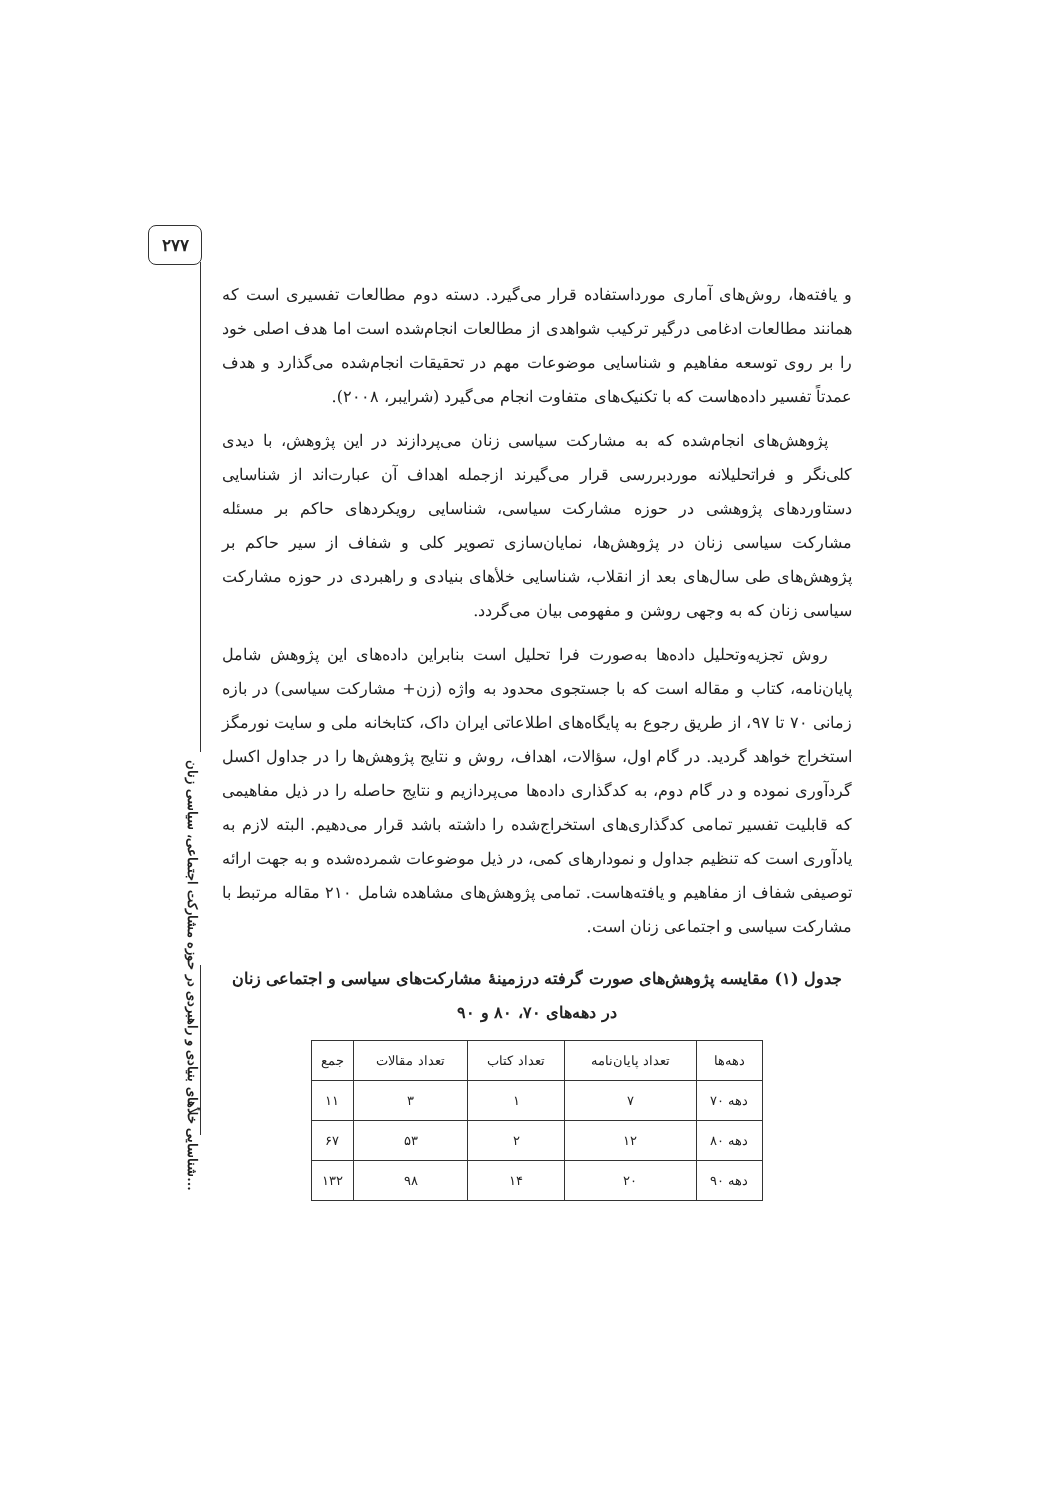۲۷۷
شناسایی خلأهای بنیادی و راهبردی در حوزه مشارکت اجتماعی، سیاسی زنان...
و یافته‌ها، روش‌های آماری مورداستفاده قرار می‌گیرد. دسته دوم مطالعات تفسیری است که همانند مطالعات ادغامی درگیر ترکیب شواهدی از مطالعات انجام‌شده است اما هدف اصلی خود را بر روی توسعه مفاهیم و شناسایی موضوعات مهم در تحقیقات انجام‌شده می‌گذارد و هدف عمدتاً تفسیر داده‌هاست که با تکنیک‌های متفاوت انجام می‌گیرد (شرایبر، ۲۰۰۸).
پژوهش‌های انجام‌شده که به مشارکت سیاسی زنان می‌پردازند در این پژوهش، با دیدی کلی‌نگر و فراتحلیلانه موردبررسی قرار می‌گیرند ازجمله اهداف آن عبارت‌اند از شناسایی دستاوردهای پژوهشی در حوزه مشارکت سیاسی، شناسایی رویکردهای حاکم بر مسئله مشارکت سیاسی زنان در پژوهش‌ها، نمایان‌سازی تصویر کلی و شفاف از سیر حاکم بر پژوهش‌های طی سال‌های بعد از انقلاب، شناسایی خلأهای بنیادی و راهبردی در حوزه مشارکت سیاسی زنان که به وجهی روشن و مفهومی بیان می‌گردد.
روش تجزیه‌وتحلیل داده‌ها به‌صورت فرا تحلیل است بنابراین داده‌های این پژوهش شامل پایان‌نامه، کتاب و مقاله است که با جستجوی محدود به واژه (زن+ مشارکت سیاسی) در بازه زمانی ۷۰ تا ۹۷، از طریق رجوع به پایگاه‌های اطلاعاتی ایران داک، کتابخانه ملی و سایت نورمگز استخراج خواهد گردید. در گام اول، سؤالات، اهداف، روش و نتایج پژوهش‌ها را در جداول اکسل گردآوری نموده و در گام دوم، به کدگذاری داده‌ها می‌پردازیم و نتایج حاصله را در ذیل مفاهیمی که قابلیت تفسیر تمامی کدگذاری‌های استخراج‌شده را داشته باشد قرار می‌دهیم. البته لازم به یادآوری است که تنظیم جداول و نمودارهای کمی، در ذیل موضوعات شمرده‌شده و به جهت ارائه توصیفی شفاف از مفاهیم و یافته‌هاست. تمامی پژوهش‌های مشاهده شامل ۲۱۰ مقاله مرتبط با مشارکت سیاسی و اجتماعی زنان است.
جدول (۱) مقایسه پژوهش‌های صورت گرفته درزمینهٔ مشارکت‌های سیاسی و اجتماعی زنان در دهه‌های ۷۰، ۸۰ و ۹۰
| دهه‌ها | تعداد پایان‌نامه | تعداد کتاب | تعداد مقالات | جمع |
| --- | --- | --- | --- | --- |
| دهه ۷۰ | ۷ | ۱ | ۳ | ۱۱ |
| دهه ۸۰ | ۱۲ | ۲ | ۵۳ | ۶۷ |
| دهه ۹۰ | ۲۰ | ۱۴ | ۹۸ | ۱۳۲ |